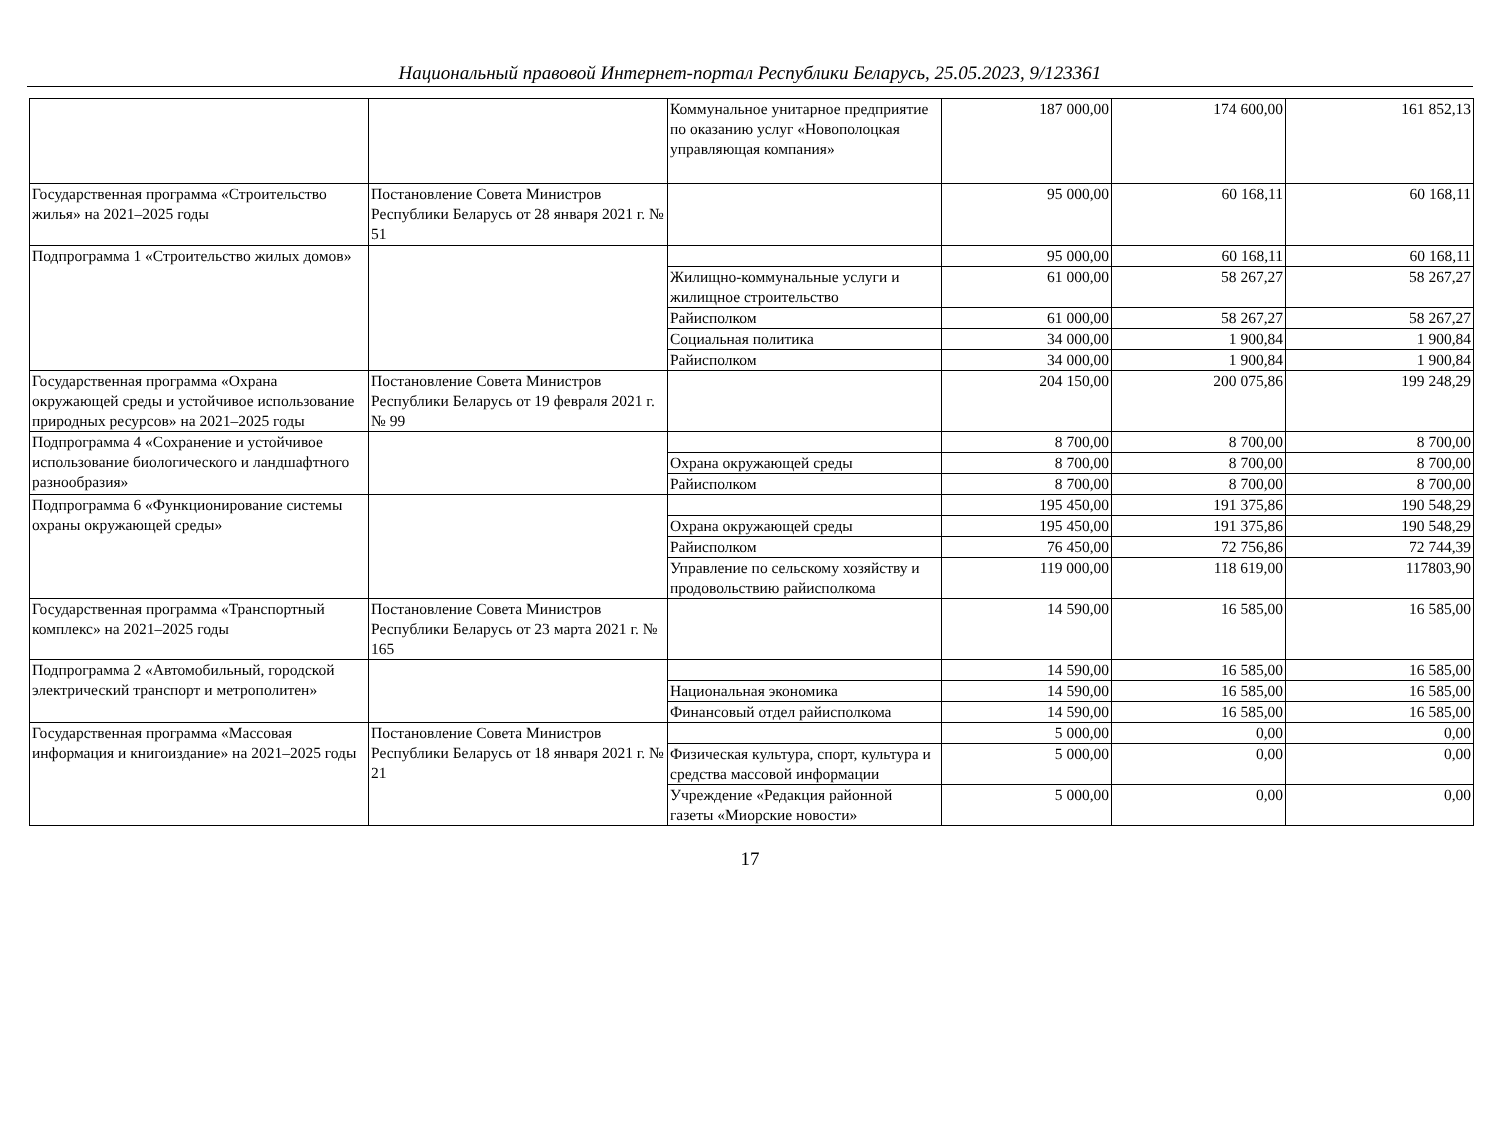Национальный правовой Интернет-портал Республики Беларусь, 25.05.2023, 9/123361
| | | Коммунальное унитарное предприятие по оказанию услуг «Новополоцкая управляющая компания» | 187 000,00 | 174 600,00 | 161 852,13 |
| Государственная программа «Строительство жилья» на 2021–2025 годы | Постановление Совета Министров Республики Беларусь от 28 января 2021 г. № 51 | | 95 000,00 | 60 168,11 | 60 168,11 |
| Подпрограмма 1 «Строительство жилых домов» | | | 95 000,00 | 60 168,11 | 60 168,11 |
| | | Жилищно-коммунальные услуги и жилищное строительство | 61 000,00 | 58 267,27 | 58 267,27 |
| | | Райисполком | 61 000,00 | 58 267,27 | 58 267,27 |
| | | Социальная политика | 34 000,00 | 1 900,84 | 1 900,84 |
| | | Райисполком | 34 000,00 | 1 900,84 | 1 900,84 |
| Государственная программа «Охрана окружающей среды и устойчивое использование природных ресурсов» на 2021–2025 годы | Постановление Совета Министров Республики Беларусь от 19 февраля 2021 г. № 99 | | 204 150,00 | 200 075,86 | 199 248,29 |
| Подпрограмма 4 «Сохранение и устойчивое использование биологического и ландшафтного разнообразия» | | | 8 700,00 | 8 700,00 | 8 700,00 |
| | | Охрана окружающей среды | 8 700,00 | 8 700,00 | 8 700,00 |
| | | Райисполком | 8 700,00 | 8 700,00 | 8 700,00 |
| Подпрограмма 6 «Функционирование системы охраны окружающей среды» | | | 195 450,00 | 191 375,86 | 190 548,29 |
| | | Охрана окружающей среды | 195 450,00 | 191 375,86 | 190 548,29 |
| | | Райисполком | 76 450,00 | 72 756,86 | 72 744,39 |
| | | Управление по сельскому хозяйству и продовольствию райисполкома | 119 000,00 | 118 619,00 | 117803,90 |
| Государственная программа «Транспортный комплекс» на 2021–2025 годы | Постановление Совета Министров Республики Беларусь от 23 марта 2021 г. № 165 | | 14 590,00 | 16 585,00 | 16 585,00 |
| Подпрограмма 2 «Автомобильный, городской электрический транспорт и метрополитен» | | | 14 590,00 | 16 585,00 | 16 585,00 |
| | | Национальная экономика | 14 590,00 | 16 585,00 | 16 585,00 |
| | | Финансовый отдел райисполкома | 14 590,00 | 16 585,00 | 16 585,00 |
| Государственная программа «Массовая информация и книгоиздание» на 2021–2025 годы | Постановление Совета Министров Республики Беларусь от 18 января 2021 г. № 21 | | 5 000,00 | 0,00 | 0,00 |
| | | Физическая культура, спорт, культура и средства массовой информации | 5 000,00 | 0,00 | 0,00 |
| | | Учреждение «Редакция районной газеты «Миорские новости» | 5 000,00 | 0,00 | 0,00 |
17